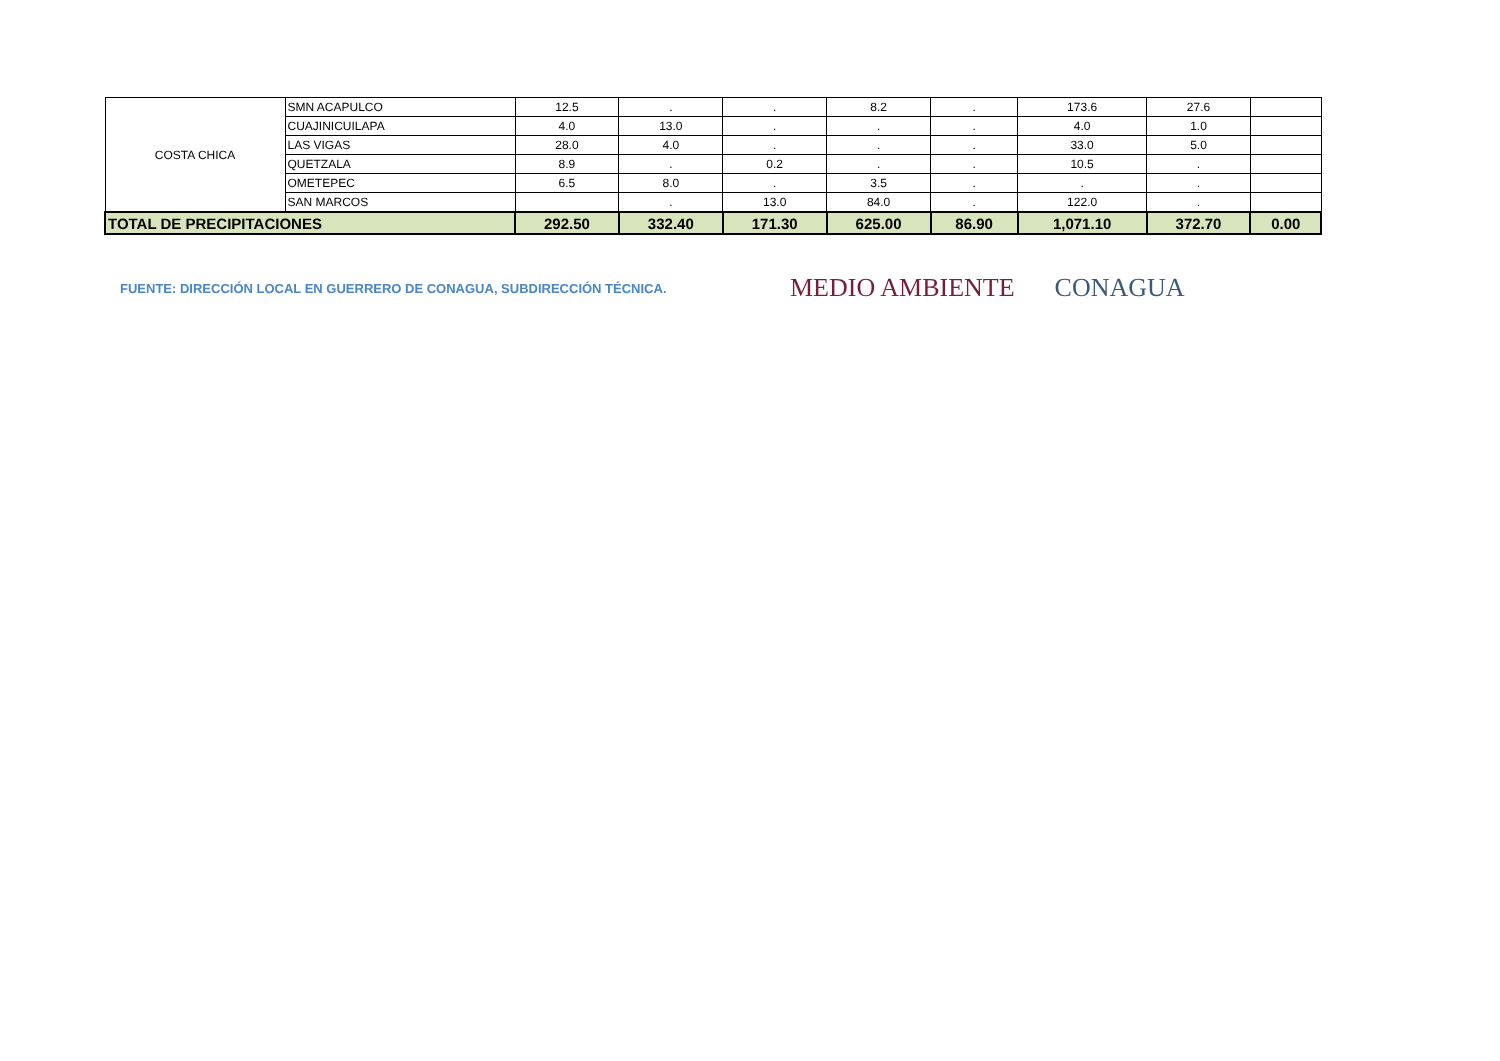| COSTA CHICA | SMN ACAPULCO | 12.5 | . | . | 8.2 | . | 173.6 | 27.6 | |
| | CUAJINICUILAPA | 4.0 | 13.0 | . | . | . | 4.0 | 1.0 | |
| | LAS VIGAS | 28.0 | 4.0 | . | . | . | 33.0 | 5.0 | |
| | QUETZALA | 8.9 | . | 0.2 | . | . | 10.5 | . | |
| | OMETEPEC | 6.5 | 8.0 | . | 3.5 | . | . | . | |
| | SAN MARCOS | | . | 13.0 | 84.0 | . | 122.0 | . | |
| TOTAL DE PRECIPITACIONES | | 292.50 | 332.40 | 171.30 | 625.00 | 86.90 | 1,071.10 | 372.70 | 0.00 |
FUENTE: DIRECCIÓN LOCAL EN GUERRERO DE CONAGUA, SUBDIRECCIÓN TÉCNICA.
MEDIO AMBIENTE CONAGUA